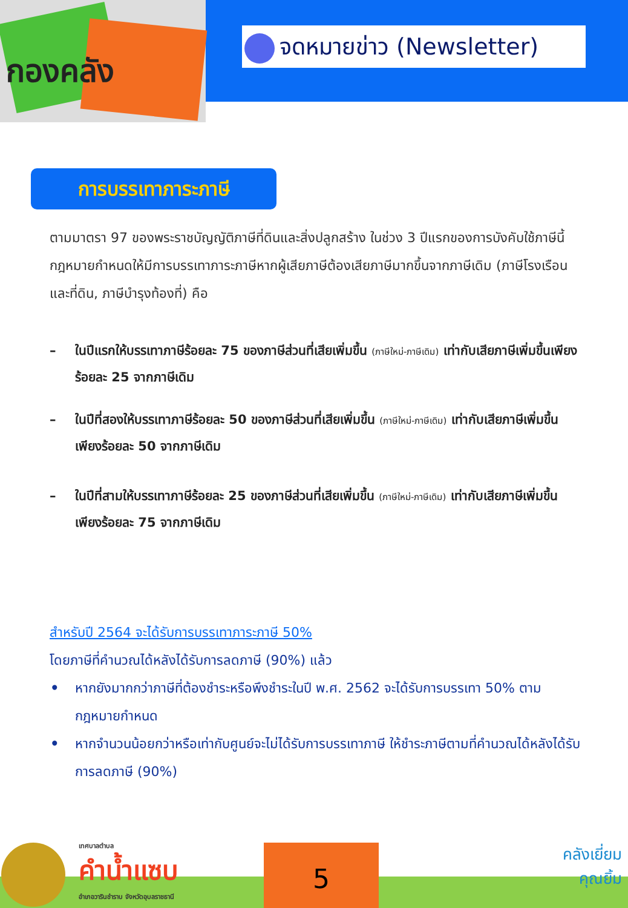กองคลัง
จดหมายข่าว (Newsletter)
การบรรเทาภาระภาษี
ตามมาตรา 97 ของพระราชบัญญัติภาษีที่ดินและสิ่งปลูกสร้าง ในช่วง 3 ปีแรกของการบังคับใช้ภาษีนี้ กฎหมายกำหนดให้มีการบรรเทาภาระภาษีหากผู้เสียภาษีต้องเสียภาษีมากขึ้นจากภาษีเดิม (ภาษีโรงเรือนและที่ดิน, ภาษีบำรุงท้องที่) คือ
– ในปีแรกให้บรรเทาภาษีร้อยละ 75 ของภาษีส่วนที่เสียเพิ่มขึ้น (ภาษีใหม่-ภาษีเดิม) เท่ากับเสียภาษีเพิ่มขึ้นเพียงร้อยละ 25 จากภาษีเดิม
– ในปีที่สองให้บรรเทาภาษีร้อยละ 50 ของภาษีส่วนที่เสียเพิ่มขึ้น (ภาษีใหม่-ภาษีเดิม) เท่ากับเสียภาษีเพิ่มขึ้นเพียงร้อยละ 50 จากภาษีเดิม
– ในปีที่สามให้บรรเทาภาษีร้อยละ 25 ของภาษีส่วนที่เสียเพิ่มขึ้น (ภาษีใหม่-ภาษีเดิม) เท่ากับเสียภาษีเพิ่มขึ้นเพียงร้อยละ 75 จากภาษีเดิม
สำหรับปี 2564 จะได้รับการบรรเทาภาระภาษี 50%
โดยภาษีที่คำนวณได้หลังได้รับการลดภาษี (90%) แล้ว
• หากยังมากกว่าภาษีที่ต้องชำระหรือพึงชำระในปี พ.ศ. 2562 จะได้รับการบรรเทา 50% ตามกฎหมายกำหนด
• หากจำนวนน้อยกว่าหรือเท่ากับศูนย์จะไม่ได้รับการบรรเทาภาษี ให้ชำระภาษีตามที่คำนวณได้หลังได้รับการลดภาษี (90%)
เทศบาลตำบล
คำน้ำแซบ
อำเภอวารินชำราบ จังหวัดอุบลราชธานี
5
คลังเยี่ยม
คุณยิ้ม